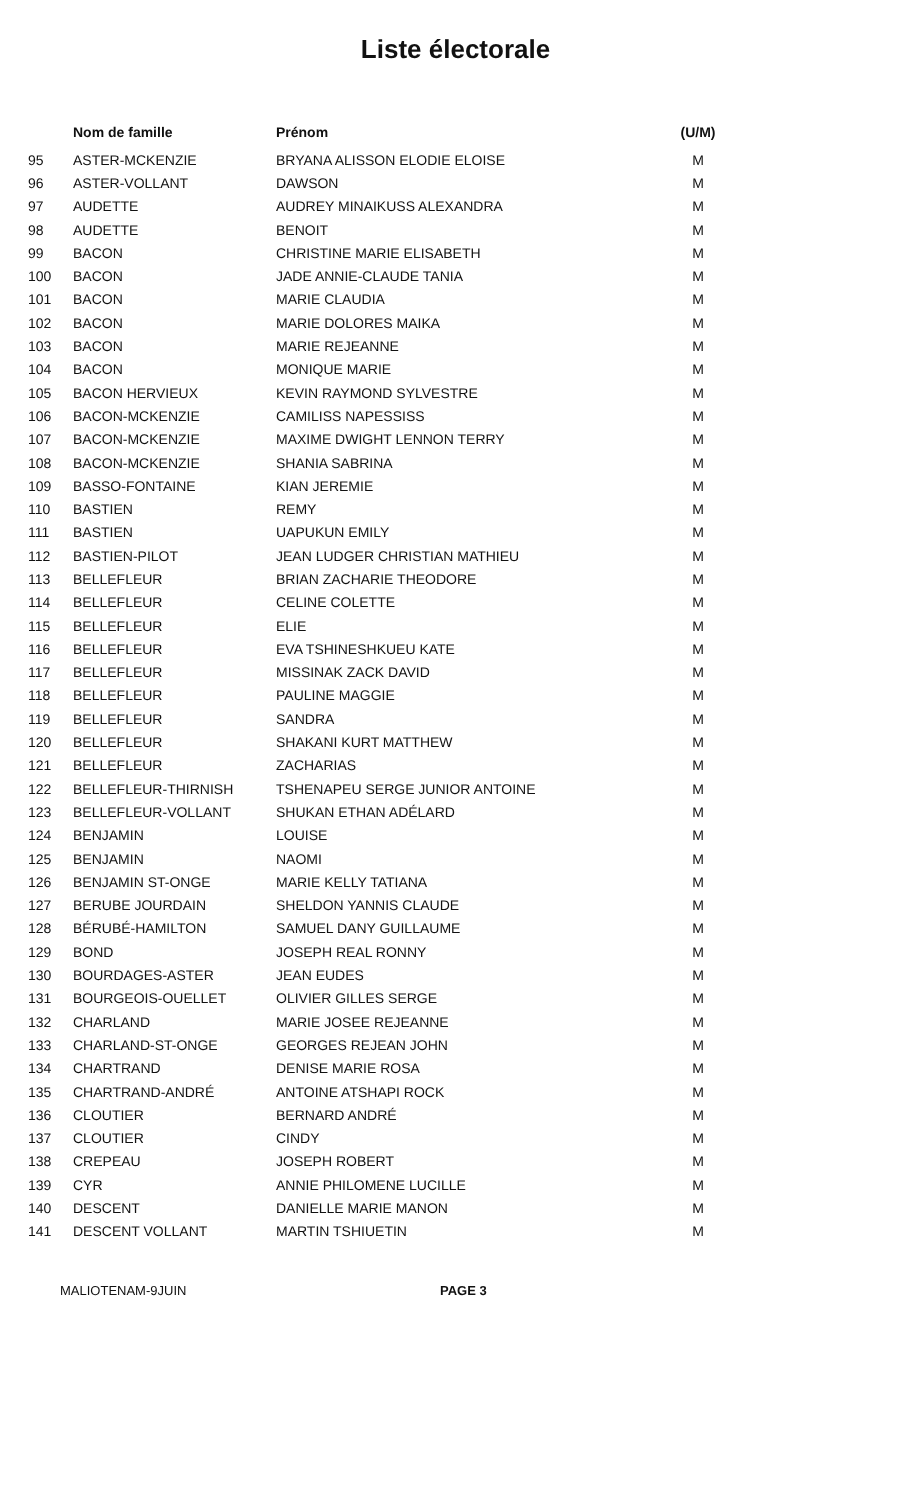Liste électorale
| | Nom de famille | Prénom | (U/M) |
| --- | --- | --- | --- |
| 95 | ASTER-MCKENZIE | BRYANA ALISSON ELODIE ELOISE | M |
| 96 | ASTER-VOLLANT | DAWSON | M |
| 97 | AUDETTE | AUDREY MINAIKUSS ALEXANDRA | M |
| 98 | AUDETTE | BENOIT | M |
| 99 | BACON | CHRISTINE MARIE ELISABETH | M |
| 100 | BACON | JADE ANNIE-CLAUDE TANIA | M |
| 101 | BACON | MARIE CLAUDIA | M |
| 102 | BACON | MARIE DOLORES MAIKA | M |
| 103 | BACON | MARIE REJEANNE | M |
| 104 | BACON | MONIQUE MARIE | M |
| 105 | BACON HERVIEUX | KEVIN RAYMOND SYLVESTRE | M |
| 106 | BACON-MCKENZIE | CAMILISS NAPESSISS | M |
| 107 | BACON-MCKENZIE | MAXIME DWIGHT LENNON TERRY | M |
| 108 | BACON-MCKENZIE | SHANIA SABRINA | M |
| 109 | BASSO-FONTAINE | KIAN JEREMIE | M |
| 110 | BASTIEN | REMY | M |
| 111 | BASTIEN | UAPUKUN EMILY | M |
| 112 | BASTIEN-PILOT | JEAN LUDGER CHRISTIAN MATHIEU | M |
| 113 | BELLEFLEUR | BRIAN ZACHARIE THEODORE | M |
| 114 | BELLEFLEUR | CELINE COLETTE | M |
| 115 | BELLEFLEUR | ELIE | M |
| 116 | BELLEFLEUR | EVA TSHINESHKUEU KATE | M |
| 117 | BELLEFLEUR | MISSINAK ZACK DAVID | M |
| 118 | BELLEFLEUR | PAULINE MAGGIE | M |
| 119 | BELLEFLEUR | SANDRA | M |
| 120 | BELLEFLEUR | SHAKANI KURT MATTHEW | M |
| 121 | BELLEFLEUR | ZACHARIAS | M |
| 122 | BELLEFLEUR-THIRNISH | TSHENAPEU SERGE JUNIOR ANTOINE | M |
| 123 | BELLEFLEUR-VOLLANT | SHUKAN ETHAN ADÉLARD | M |
| 124 | BENJAMIN | LOUISE | M |
| 125 | BENJAMIN | NAOMI | M |
| 126 | BENJAMIN ST-ONGE | MARIE KELLY TATIANA | M |
| 127 | BERUBE JOURDAIN | SHELDON YANNIS CLAUDE | M |
| 128 | BÉRUBÉ-HAMILTON | SAMUEL DANY GUILLAUME | M |
| 129 | BOND | JOSEPH REAL RONNY | M |
| 130 | BOURDAGES-ASTER | JEAN EUDES | M |
| 131 | BOURGEOIS-OUELLET | OLIVIER GILLES SERGE | M |
| 132 | CHARLAND | MARIE JOSEE REJEANNE | M |
| 133 | CHARLAND-ST-ONGE | GEORGES REJEAN JOHN | M |
| 134 | CHARTRAND | DENISE MARIE ROSA | M |
| 135 | CHARTRAND-ANDRÉ | ANTOINE ATSHAPI ROCK | M |
| 136 | CLOUTIER | BERNARD ANDRÉ | M |
| 137 | CLOUTIER | CINDY | M |
| 138 | CREPEAU | JOSEPH ROBERT | M |
| 139 | CYR | ANNIE PHILOMENE LUCILLE | M |
| 140 | DESCENT | DANIELLE MARIE MANON | M |
| 141 | DESCENT VOLLANT | MARTIN TSHIUETIN | M |
MALIOTENAM-9JUIN PAGE 3